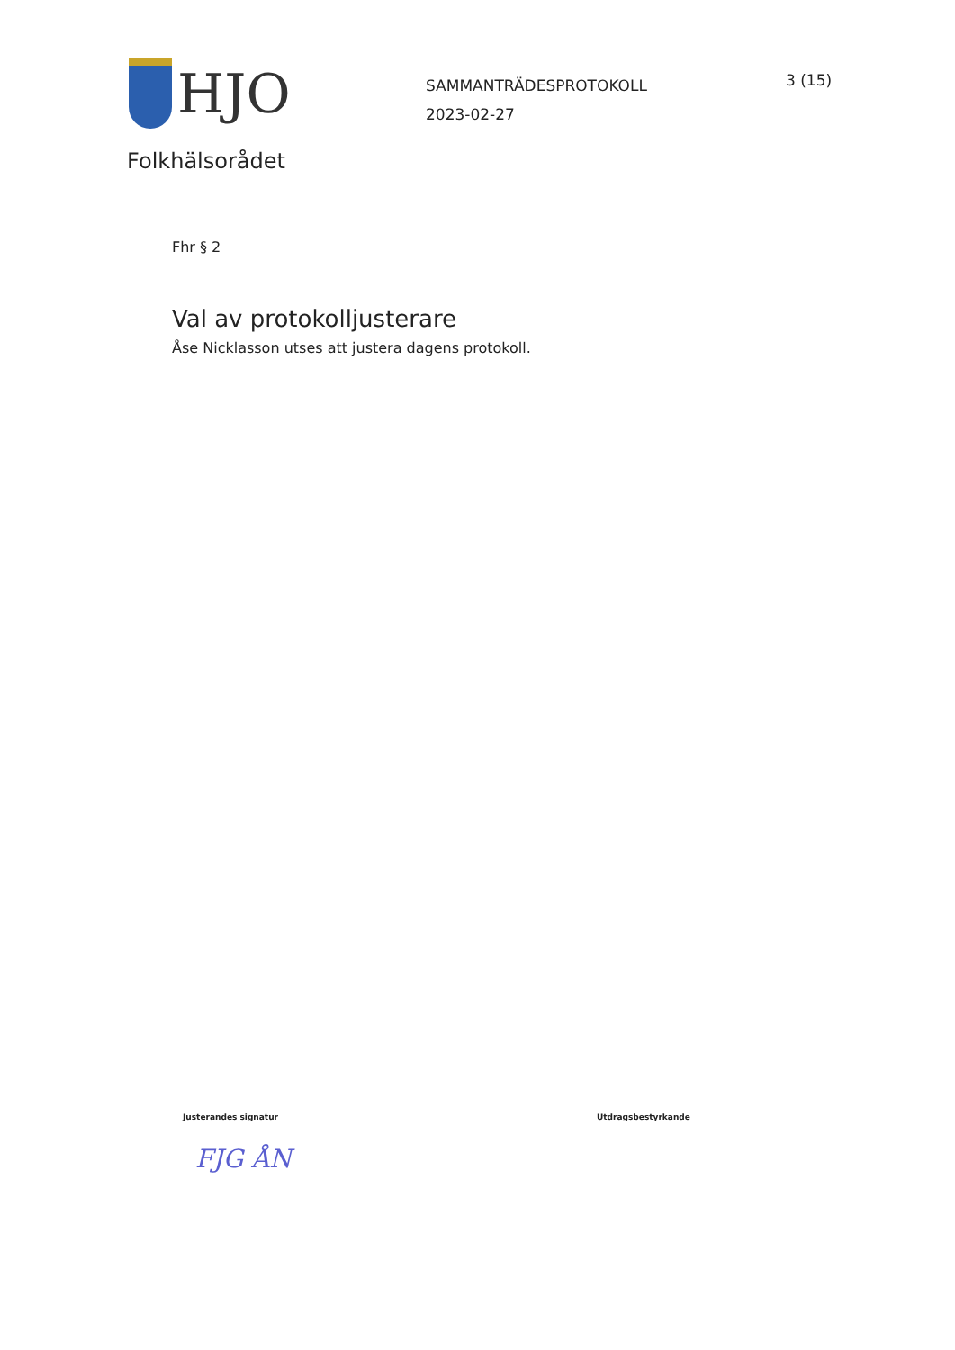HJO
SAMMANTRÄDESPROTOKOLL
2023-02-27
3 (15)
Folkhälsorådet
Fhr § 2
Val av protokolljusterare
Åse Nicklasson utses att justera dagens protokoll.
Justerandes signatur Utdragsbestyrkande
FJG ÅN